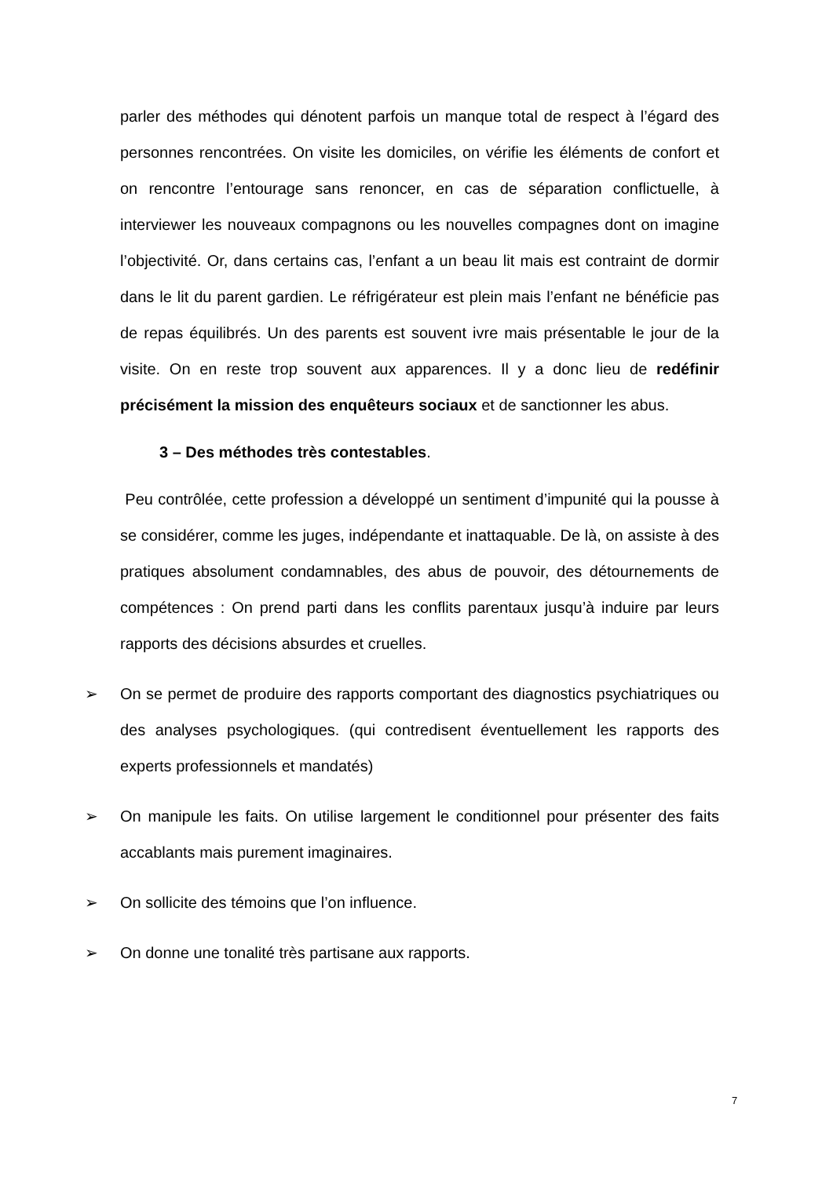parler des méthodes qui dénotent parfois un manque total de respect à l’égard des personnes rencontrées. On visite les domiciles, on vérifie les éléments de confort et on rencontre l’entourage sans renoncer, en cas de séparation conflictuelle, à interviewer les nouveaux compagnons ou les nouvelles compagnes dont on imagine l’objectivité. Or, dans certains cas, l’enfant a un beau lit mais est contraint de dormir dans le lit du parent gardien. Le réfrigérateur est plein mais l’enfant ne bénéficie pas de repas équilibrés. Un des parents est souvent ivre mais présentable le jour de la visite. On en reste trop souvent aux apparences. Il y a donc lieu de redéfinir précisément la mission des enquêteurs sociaux et de sanctionner les abus.
3 – Des méthodes très contestables.
Peu contrôlée, cette profession a développé un sentiment d’impunité qui la pousse à se considérer, comme les juges, indépendante et inattaquable. De là, on assiste à des pratiques absolument condamnables, des abus de pouvoir, des détournements de compétences : On prend parti dans les conflits parentaux jusqu’à induire par leurs rapports des décisions absurdes et cruelles.
➢ On se permet de produire des rapports comportant des diagnostics psychiatriques ou des analyses psychologiques. (qui contredisent éventuellement les rapports des experts professionnels et mandatés)
➢ On manipule les faits. On utilise largement le conditionnel pour présenter des faits accablants mais purement imaginaires.
➢ On sollicite des témoins que l’on influence.
➢ On donne une tonalité très partisane aux rapports.
7